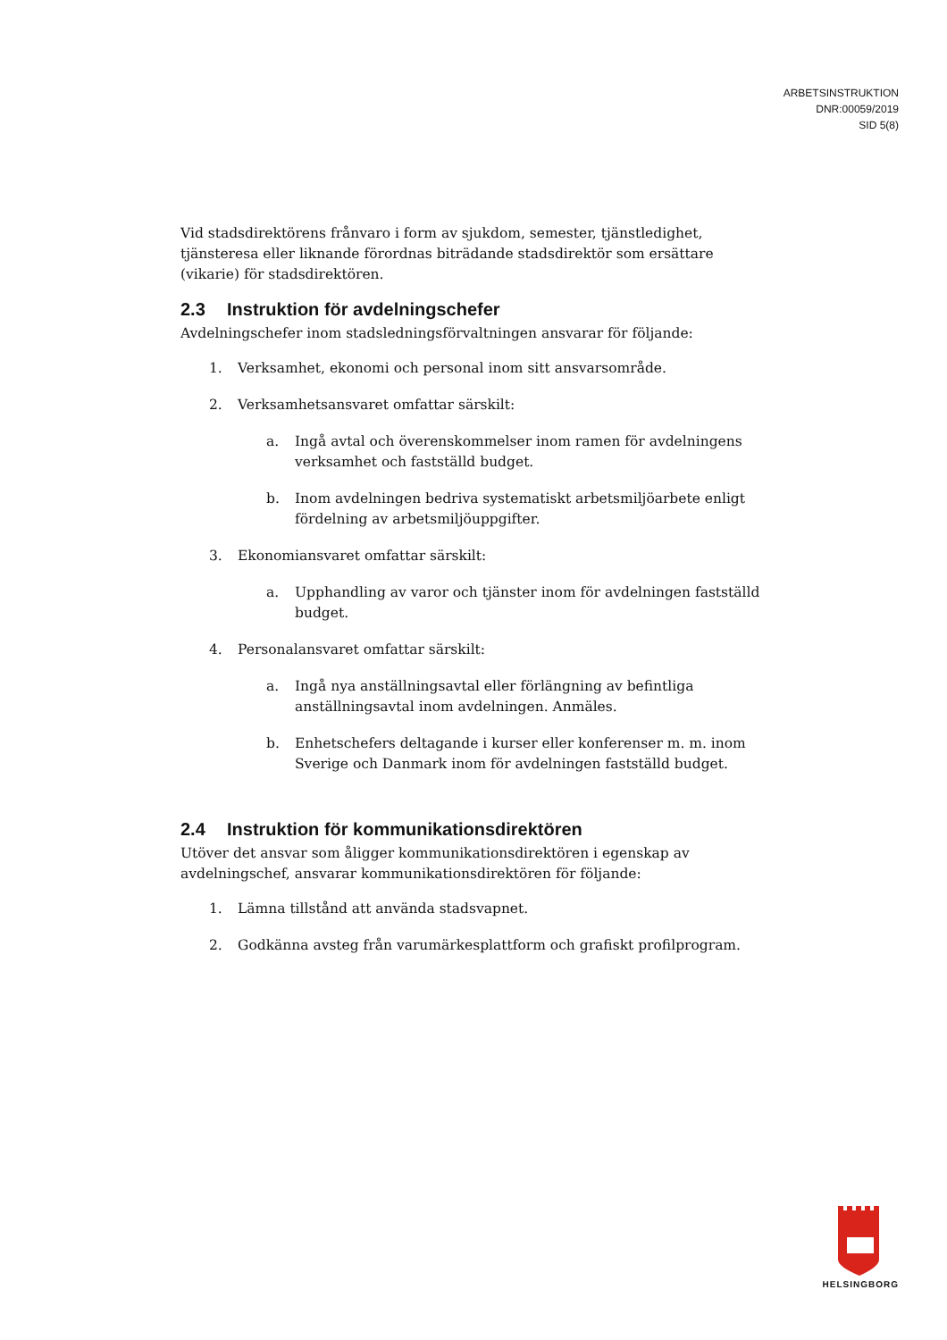ARBETSINSTRUKTION
DNR:00059/2019
SID 5(8)
Vid stadsdirektörens frånvaro i form av sjukdom, semester, tjänstledighet, tjänsteresa eller liknande förordnas biträdande stadsdirektör som ersättare (vikarie) för stadsdirektören.
2.3 Instruktion för avdelningschefer
Avdelningschefer inom stadsledningsförvaltningen ansvarar för följande:
1. Verksamhet, ekonomi och personal inom sitt ansvarsområde.
2. Verksamhetsansvaret omfattar särskilt:
a. Ingå avtal och överenskommelser inom ramen för avdelningens verksamhet och fastställd budget.
b. Inom avdelningen bedriva systematiskt arbetsmiljöarbete enligt fördelning av arbetsmiljöuppgifter.
3. Ekonomiansvaret omfattar särskilt:
a. Upphandling av varor och tjänster inom för avdelningen fastställd budget.
4. Personalansvaret omfattar särskilt:
a. Ingå nya anställningsavtal eller förlängning av befintliga anställningsavtal inom avdelningen. Anmäles.
b. Enhetschefers deltagande i kurser eller konferenser m. m. inom Sverige och Danmark inom för avdelningen fastställd budget.
2.4 Instruktion för kommunikationsdirektören
Utöver det ansvar som åligger kommunikationsdirektören i egenskap av avdelningschef, ansvarar kommunikationsdirektören för följande:
1. Lämna tillstånd att använda stadsvapnet.
2. Godkänna avsteg från varumärkesplattform och grafiskt profilprogram.
HELSINGBORG